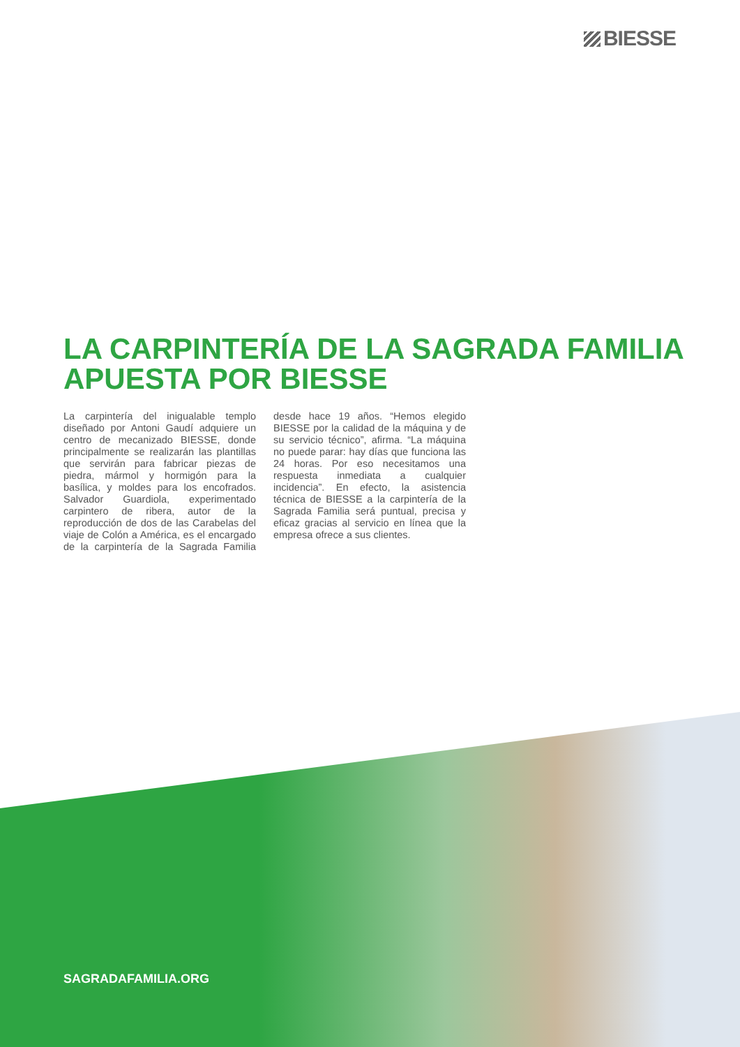BIESSE
LA CARPINTERÍA DE LA SAGRADA FAMILIA APUESTA POR BIESSE
La carpintería del inigualable templo diseñado por Antoni Gaudí adquiere un centro de mecanizado BIESSE, donde principalmente se realizarán las plantillas que servirán para fabricar piezas de piedra, mármol y hormigón para la basílica, y moldes para los encofrados. Salvador Guardiola, experimentado carpintero de ribera, autor de la reproducción de dos de las Carabelas del viaje de Colón a América, es el encargado de la carpintería de la Sagrada Familia desde hace 19 años. “Hemos elegido BIESSE por la calidad de la máquina y de su servicio técnico”, afirma. “La máquina no puede parar: hay días que funciona las 24 horas. Por eso necesitamos una respuesta inmediata a cualquier incidencia”. En efecto, la asistencia técnica de BIESSE a la carpintería de la Sagrada Familia será puntual, precisa y eficaz gracias al servicio en línea que la empresa ofrece a sus clientes.
SAGRADAFAMILIA.ORG